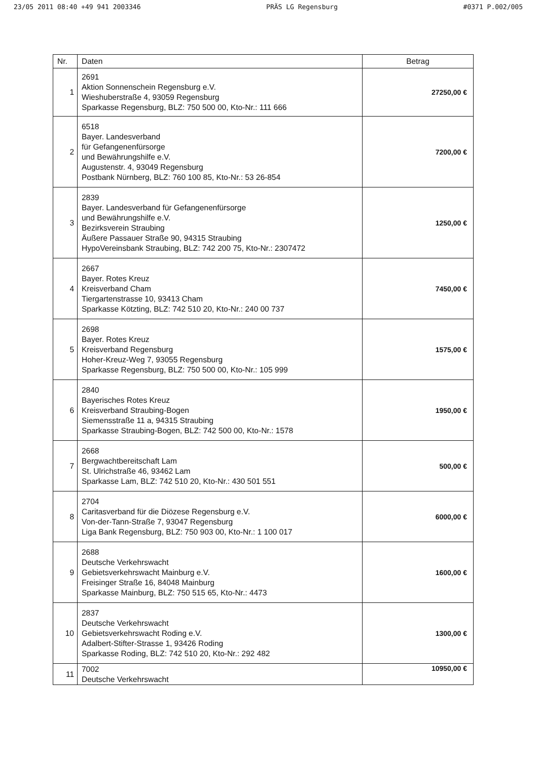23/05 2011 08:40 +49 941 2003346 PRÄS LG Regensburg #0371 P.002/005
| Nr. | Daten | Betrag |
| --- | --- | --- |
| 1 | 2691 Aktion Sonnenschein Regensburg e.V. Wieshuberstraße 4, 93059 Regensburg Sparkasse Regensburg, BLZ: 750 500 00, Kto-Nr.: 111 666 | 27250,00 € |
| 2 | 6518 Bayer. Landesverband für Gefangenenfürsorge und Bewährungshilfe e.V. Augustenstr. 4, 93049 Regensburg Postbank Nürnberg, BLZ: 760 100 85, Kto-Nr.: 53 26-854 | 7200,00 € |
| 3 | 2839 Bayer. Landesverband für Gefangenenfürsorge und Bewährungshilfe e.V. Bezirksverein Straubing Äußere Passauer Straße 90, 94315 Straubing HypoVereinsbank Straubing, BLZ: 742 200 75, Kto-Nr.: 2307472 | 1250,00 € |
| 4 | 2667 Bayer. Rotes Kreuz Kreisverband Cham Tiergartenstrasse 10, 93413 Cham Sparkasse Kötzting, BLZ: 742 510 20, Kto-Nr.: 240 00 737 | 7450,00 € |
| 5 | 2698 Bayer. Rotes Kreuz Kreisverband Regensburg Hoher-Kreuz-Weg 7, 93055 Regensburg Sparkasse Regensburg, BLZ: 750 500 00, Kto-Nr.: 105 999 | 1575,00 € |
| 6 | 2840 Bayerisches Rotes Kreuz Kreisverband Straubing-Bogen Siemensstraße 11 a, 94315 Straubing Sparkasse Straubing-Bogen, BLZ: 742 500 00, Kto-Nr.: 1578 | 1950,00 € |
| 7 | 2668 Bergwachtbereitschaft Lam St. Ulrichstraße 46, 93462 Lam Sparkasse Lam, BLZ: 742 510 20, Kto-Nr.: 430 501 551 | 500,00 € |
| 8 | 2704 Caritasverband für die Diözese Regensburg e.V. Von-der-Tann-Straße 7, 93047 Regensburg Liga Bank Regensburg, BLZ: 750 903 00, Kto-Nr.: 1 100 017 | 6000,00 € |
| 9 | 2688 Deutsche Verkehrswacht Gebietsverkehrswacht Mainburg e.V. Freisinger Straße 16, 84048 Mainburg Sparkasse Mainburg, BLZ: 750 515 65, Kto-Nr.: 4473 | 1600,00 € |
| 10 | 2837 Deutsche Verkehrswacht Gebietsverkehrswacht Roding e.V. Adalbert-Stifter-Strasse 1, 93426 Roding Sparkasse Roding, BLZ: 742 510 20, Kto-Nr.: 292 482 | 1300,00 € |
| 11 | 7002 Deutsche Verkehrswacht | 10950,00 € |